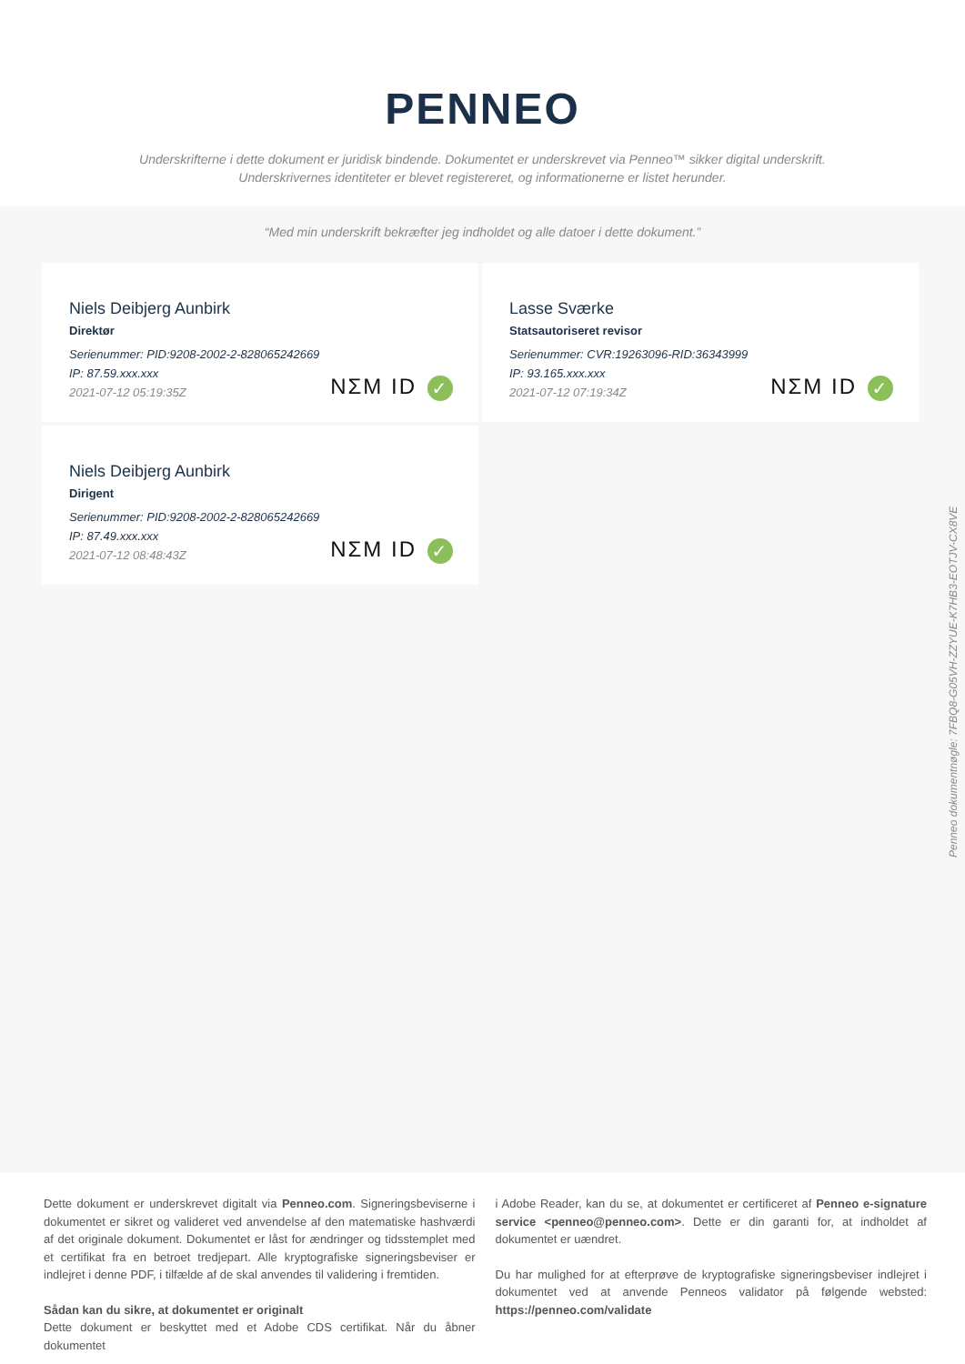PENNEO
Underskrifterne i dette dokument er juridisk bindende. Dokumentet er underskrevet via Penneo™ sikker digital underskrift.
Underskrivernes identiteter er blevet registereret, og informationerne er listet herunder.
“Med min underskrift bekræfter jeg indholdet og alle datoer i dette dokument.”
Niels Deibjerg Aunbirk
Direktør
Serienummer: PID:9208-2002-2-828065242669
IP: 87.59.xxx.xxx
2021-07-12 05:19:35Z
NΣM ID ✓
Lasse Sværke
Statsautoriseret revisor
Serienummer: CVR:19263096-RID:36343999
IP: 93.165.xxx.xxx
2021-07-12 07:19:34Z
NΣM ID ✓
Niels Deibjerg Aunbirk
Dirigent
Serienummer: PID:9208-2002-2-828065242669
IP: 87.49.xxx.xxx
2021-07-12 08:48:43Z
NΣM ID ✓
Penneo dokumentnøgle: 7FBQ8-G05VH-ZZYUE-K7HB3-EOTJV-CX8VE
Dette dokument er underskrevet digitalt via Penneo.com. Signeringsbeviserne i dokumentet er sikret og valideret ved anvendelse af den matematiske hashværdi af det originale dokument. Dokumentet er låst for ændringer og tidsstemplet med et certifikat fra en betroet tredjepart. Alle kryptografiske signeringsbeviser er indlejret i denne PDF, i tilfælde af de skal anvendes til validering i fremtiden.
Sådan kan du sikre, at dokumentet er originalt
Dette dokument er beskyttet med et Adobe CDS certifikat. Når du åbner dokumentet
i Adobe Reader, kan du se, at dokumentet er certificeret af Penneo e-signature service <penneo@penneo.com>. Dette er din garanti for, at indholdet af dokumentet er uændret.
Du har mulighed for at efterprøve de kryptografiske signeringsbeviser indlejret i dokumentet ved at anvende Penneos validator på følgende websted: https://penneo.com/validate